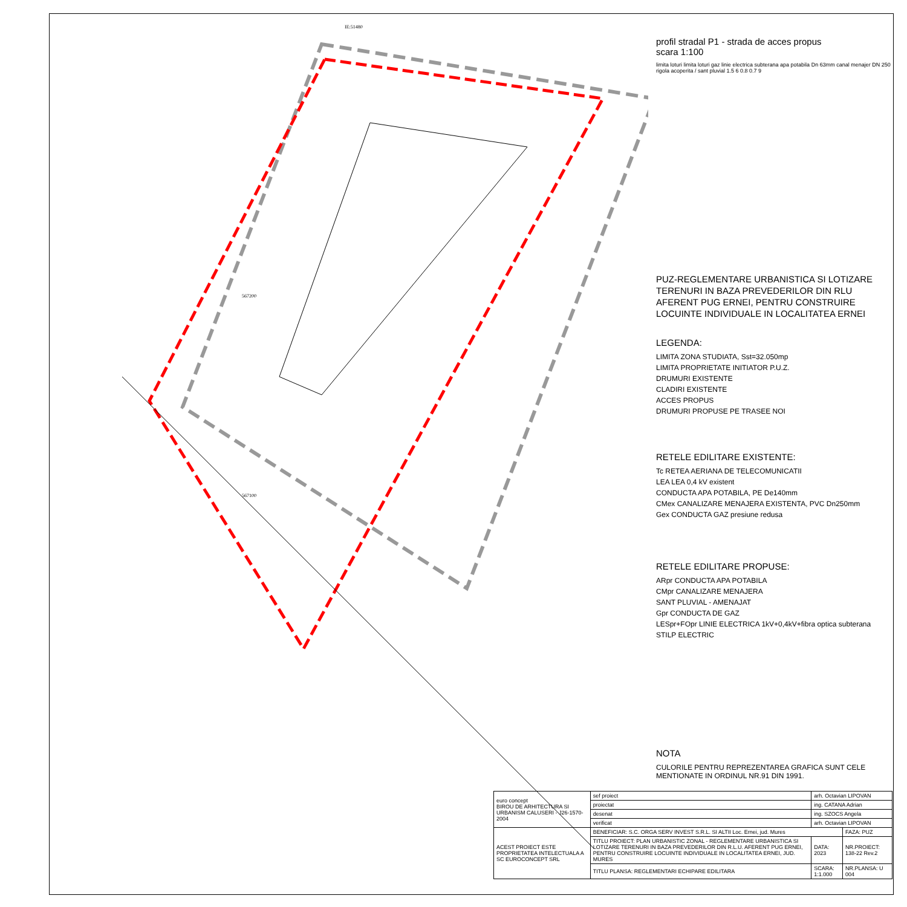IE:51480
567200
567100
profil stradal P1 - strada de acces propus
scara 1:100
limita loturi limita loturi gaz linie electrica subterana apa potabila Dn 63mm canal menajer DN 250 rigola acoperita / sant pluvial 1.5 6 0.8 0.7 9
PUZ-REGLEMENTARE URBANISTICA SI LOTIZARE TERENURI IN BAZA PREVEDERILOR DIN RLU AFERENT PUG ERNEI, PENTRU CONSTRUIRE LOCUINTE INDIVIDUALE IN LOCALITATEA ERNEI
LEGENDA:
LIMITA ZONA STUDIATA, Sst=32.050mp
LIMITA PROPRIETATE INITIATOR P.U.Z.
DRUMURI EXISTENTE
CLADIRI EXISTENTE
ACCES PROPUS
DRUMURI PROPUSE PE TRASEE NOI
RETELE EDILITARE EXISTENTE:
Tc RETEA AERIANA DE TELECOMUNICATII
LEA LEA 0,4 kV existent
CONDUCTA APA POTABILA, PE De140mm
CMex CANALIZARE MENAJERA EXISTENTA, PVC Dn250mm
Gex CONDUCTA GAZ presiune redusa
RETELE EDILITARE PROPUSE:
ARpr CONDUCTA APA POTABILA
CMpr CANALIZARE MENAJERA
SANT PLUVIAL - AMENAJAT
Gpr CONDUCTA DE GAZ
LESpr+FOpr LINIE ELECTRICA 1kV+0,4kV+fibra optica subterana
STILP ELECTRIC
NOTA
CULORILE PENTRU REPREZENTAREA GRAFICA SUNT CELE MENTIONATE IN ORDINUL NR.91 DIN 1991.
| euro concept BIROU DE ARHITECTURA SI URBANISM CALUSERI - J26-1570-2004 | sef proiect | arh. Octavian LIPOVAN | |
| | proiectat | ing. CATANA Adrian | |
| | desenat | ing. SZOCS Angela | |
| | verificat | arh. Octavian LIPOVAN | |
| ACEST PROIECT ESTE PROPRIETATEA INTELECTUALA A SC EUROCONCEPT SRL | BENEFICIAR: S.C. ORGA SERV INVEST S.R.L. SI ALTII Loc. Ernei, jud. Mures | | FAZA: PUZ |
| | TITLU PROIECT: PLAN URBANISTIC ZONAL - REGLEMENTARE URBANISTICA SI LOTIZARE TERENURI IN BAZA PREVEDERILOR DIN R.L.U. AFERENT PUG ERNEI, PENTRU CONSTRUIRE LOCUINTE INDIVIDUALE IN LOCALITATEA ERNEI, JUD. MURES | DATA: 2023 | NR.PROIECT: 138-22 Rev.2 |
| | TITLU PLANSA: REGLEMENTARI ECHIPARE EDILITARA | SCARA: 1:1.000 | NR.PLANSA: U 004 |